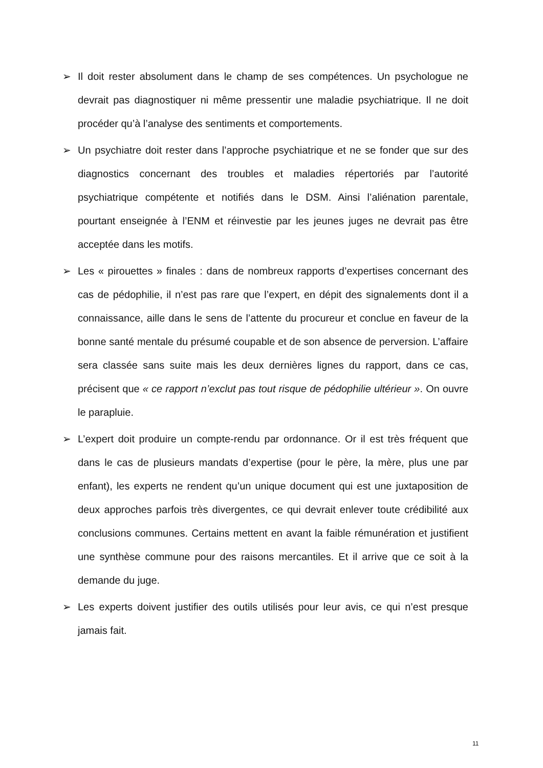➢ Il doit rester absolument dans le champ de ses compétences. Un psychologue ne devrait pas diagnostiquer ni même pressentir une maladie psychiatrique. Il ne doit procéder qu’à l’analyse des sentiments et comportements.
➢ Un psychiatre doit rester dans l’approche psychiatrique et ne se fonder que sur des diagnostics concernant des troubles et maladies répertoriés par l’autorité psychiatrique compétente et notifiés dans le DSM. Ainsi l’aliénation parentale, pourtant enseignée à l’ENM et réinvestie par les jeunes juges ne devrait pas être acceptée dans les motifs.
➢ Les « pirouettes » finales : dans de nombreux rapports d’expertises concernant des cas de pédophilie, il n’est pas rare que l’expert, en dépit des signalements dont il a connaissance, aille dans le sens de l’attente du procureur et conclue en faveur de la bonne santé mentale du présumé coupable et de son absence de perversion. L’affaire sera classée sans suite mais les deux dernières lignes du rapport, dans ce cas, précisent que « ce rapport n’exclut pas tout risque de pédophilie ultérieur ». On ouvre le parapluie.
➢ L’expert doit produire un compte-rendu par ordonnance. Or il est très fréquent que dans le cas de plusieurs mandats d’expertise (pour le père, la mère, plus une par enfant), les experts ne rendent qu’un unique document qui est une juxtaposition de deux approches parfois très divergentes, ce qui devrait enlever toute crédibilité aux conclusions communes. Certains mettent en avant la faible rémunération et justifient une synthèse commune pour des raisons mercantiles. Et il arrive que ce soit à la demande du juge.
➢ Les experts doivent justifier des outils utilisés pour leur avis, ce qui n’est presque jamais fait.
11